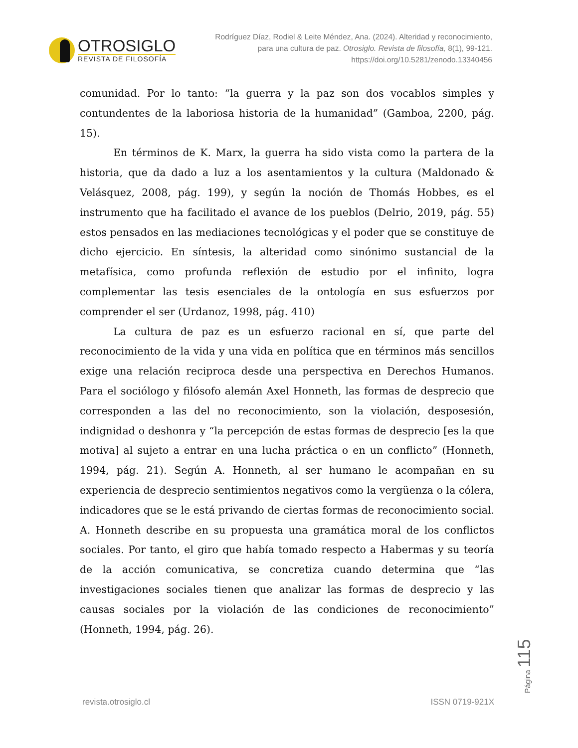OTROSIGLO
REVISTA DE FILOSOFÍA
Rodríguez Díaz, Rodiel & Leite Méndez, Ana. (2024). Alteridad y reconocimiento, para una cultura de paz. Otrosiglo. Revista de filosofía, 8(1), 99-121. https://doi.org/10.5281/zenodo.13340456
comunidad. Por lo tanto: “la guerra y la paz son dos vocablos simples y contundentes de la laboriosa historia de la humanidad” (Gamboa, 2200, pág. 15).
En términos de K. Marx, la guerra ha sido vista como la partera de la historia, que da dado a luz a los asentamientos y la cultura (Maldonado & Velásquez, 2008, pág. 199), y según la noción de Thomás Hobbes, es el instrumento que ha facilitado el avance de los pueblos (Delrio, 2019, pág. 55) estos pensados en las mediaciones tecnológicas y el poder que se constituye de dicho ejercicio. En síntesis, la alteridad como sinónimo sustancial de la metafísica, como profunda reflexión de estudio por el infinito, logra complementar las tesis esenciales de la ontología en sus esfuerzos por comprender el ser (Urdanoz, 1998, pág. 410)
La cultura de paz es un esfuerzo racional en sí, que parte del reconocimiento de la vida y una vida en política que en términos más sencillos exige una relación reciproca desde una perspectiva en Derechos Humanos. Para el sociólogo y filósofo alemán Axel Honneth, las formas de desprecio que corresponden a las del no reconocimiento, son la violación, desposesión, indignidad o deshonra y “la percepción de estas formas de desprecio [es la que motiva] al sujeto a entrar en una lucha práctica o en un conflicto” (Honneth, 1994, pág. 21). Según A. Honneth, al ser humano le acompañan en su experiencia de desprecio sentimientos negativos como la vergüenza o la cólera, indicadores que se le está privando de ciertas formas de reconocimiento social. A. Honneth describe en su propuesta una gramática moral de los conflictos sociales. Por tanto, el giro que había tomado respecto a Habermas y su teoría de la acción comunicativa, se concretiza cuando determina que “las investigaciones sociales tienen que analizar las formas de desprecio y las causas sociales por la violación de las condiciones de reconocimiento” (Honneth, 1994, pág. 26).
revista.otrosiglo.cl ISSN 0719-921X
Página 115